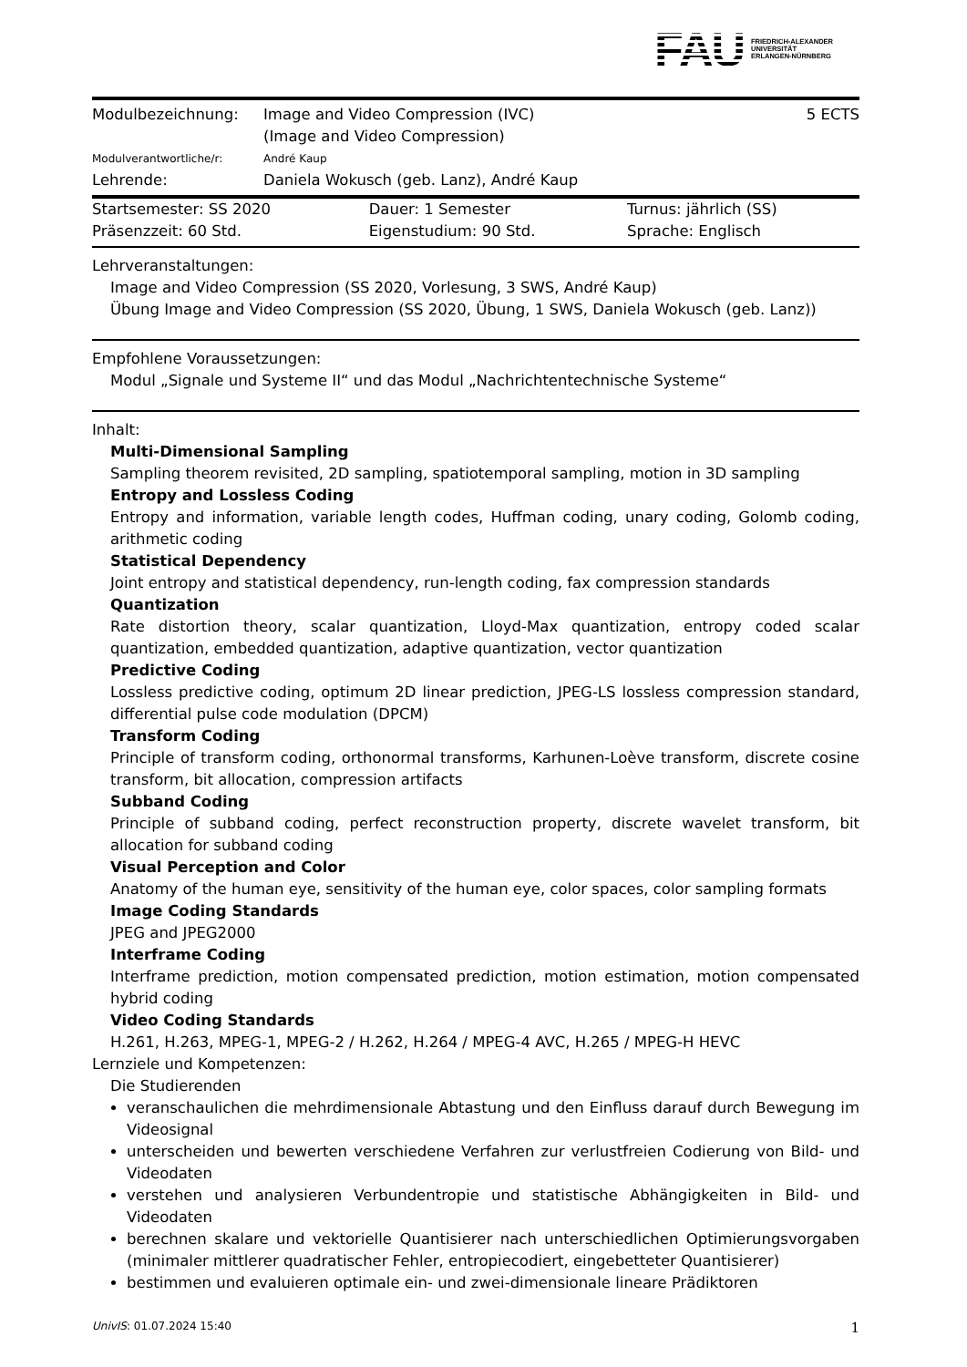FAU FRIEDRICH-ALEXANDER
UNIVERSITÄT
ERLANGEN-NÜRNBERG
| Modulbezeichnung: | Image and Video Compression (IVC) (Image and Video Compression) | 5 ECTS |
| Modulverantwortliche/r: | André Kaup | |
| Lehrende: | Daniela Wokusch (geb. Lanz), André Kaup | |
| Startsemester: SS 2020 | Dauer: 1 Semester | Turnus: jährlich (SS) |
| Präsenzzeit: 60 Std. | Eigenstudium: 90 Std. | Sprache: Englisch |
Lehrveranstaltungen:
Image and Video Compression (SS 2020, Vorlesung, 3 SWS, André Kaup)
Übung Image and Video Compression (SS 2020, Übung, 1 SWS, Daniela Wokusch (geb. Lanz))
Empfohlene Voraussetzungen:
Modul „Signale und Systeme II“ und das Modul „Nachrichtentechnische Systeme“
Inhalt:
Multi-Dimensional Sampling
Sampling theorem revisited, 2D sampling, spatiotemporal sampling, motion in 3D sampling
Entropy and Lossless Coding
Entropy and information, variable length codes, Huffman coding, unary coding, Golomb coding, arithmetic coding
Statistical Dependency
Joint entropy and statistical dependency, run-length coding, fax compression standards
Quantization
Rate distortion theory, scalar quantization, Lloyd-Max quantization, entropy coded scalar quantization, embedded quantization, adaptive quantization, vector quantization
Predictive Coding
Lossless predictive coding, optimum 2D linear prediction, JPEG-LS lossless compression standard, differential pulse code modulation (DPCM)
Transform Coding
Principle of transform coding, orthonormal transforms, Karhunen-Loève transform, discrete cosine transform, bit allocation, compression artifacts
Subband Coding
Principle of subband coding, perfect reconstruction property, discrete wavelet transform, bit allocation for subband coding
Visual Perception and Color
Anatomy of the human eye, sensitivity of the human eye, color spaces, color sampling formats
Image Coding Standards
JPEG and JPEG2000
Interframe Coding
Interframe prediction, motion compensated prediction, motion estimation, motion compensated hybrid coding
Video Coding Standards
H.261, H.263, MPEG-1, MPEG-2 / H.262, H.264 / MPEG-4 AVC, H.265 / MPEG-H HEVC
Lernziele und Kompetenzen:
Die Studierenden
veranschaulichen die mehrdimensionale Abtastung und den Einfluss darauf durch Bewegung im Videosignal
unterscheiden und bewerten verschiedene Verfahren zur verlustfreien Codierung von Bild- und Videodaten
verstehen und analysieren Verbundentropie und statistische Abhängigkeiten in Bild- und Videodaten
berechnen skalare und vektorielle Quantisierer nach unterschiedlichen Optimierungsvorgaben (minimaler mittlerer quadratischer Fehler, entropiecodiert, eingebetteter Quantisierer)
bestimmen und evaluieren optimale ein- und zwei-dimensionale lineare Prädiktoren
UnivIS: 01.07.2024 15:40 1